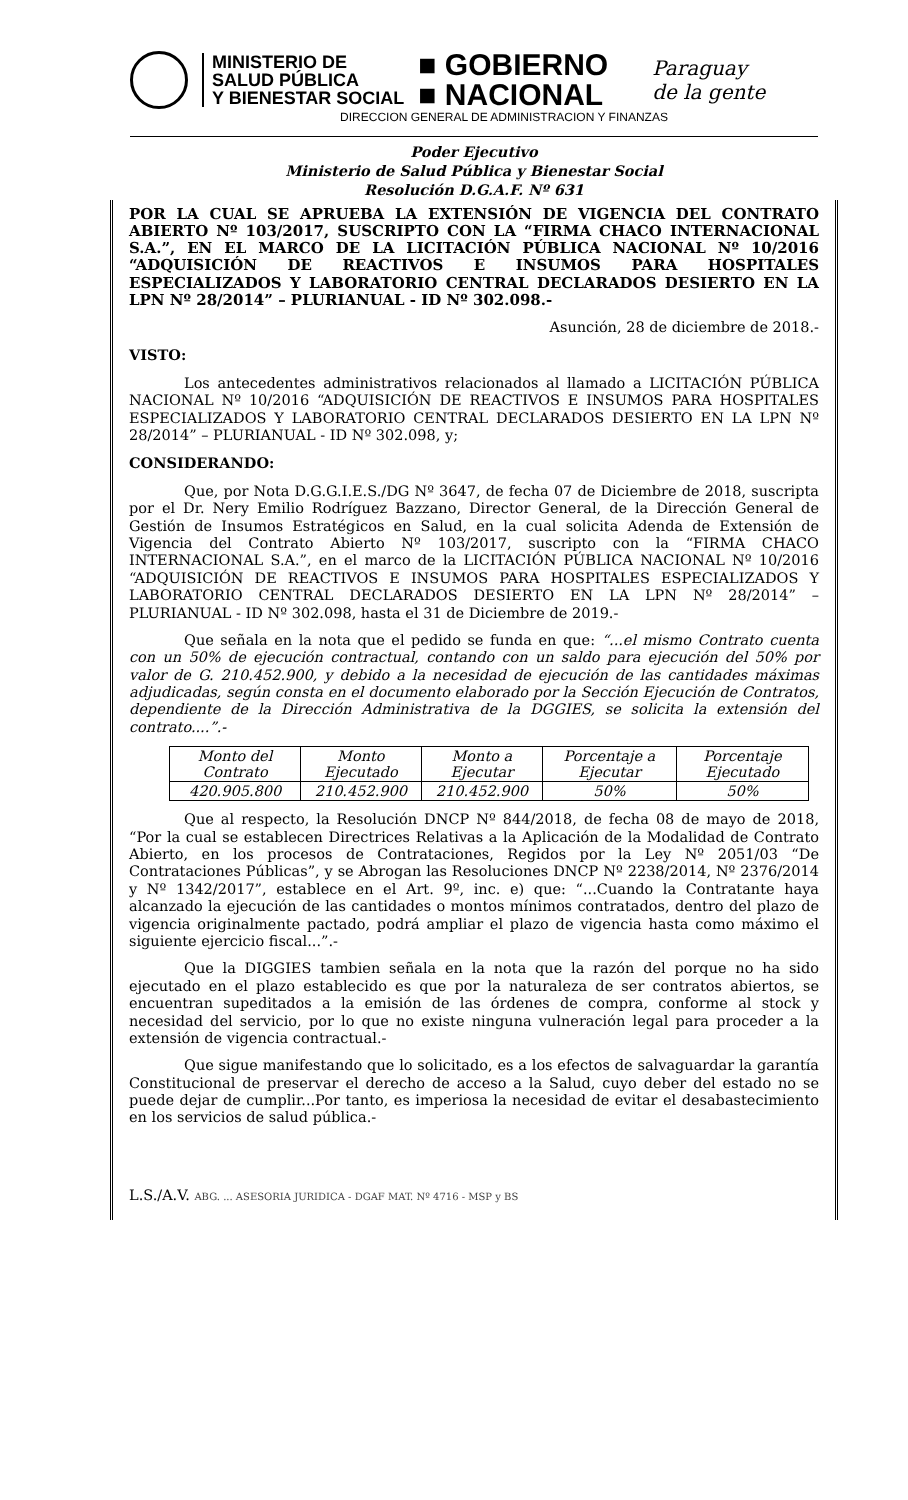MINISTERIO DE
SALUD PÚBLICA
Y BIENESTAR SOCIAL
■ GOBIERNO
■ NACIONAL
Paraguay
de la gente
DIRECCION GENERAL DE ADMINISTRACION Y FINANZAS
Poder Ejecutivo
Ministerio de Salud Pública y Bienestar Social
Resolución D.G.A.F. Nº 631
POR LA CUAL SE APRUEBA LA EXTENSIÓN DE VIGENCIA DEL CONTRATO ABIERTO Nº 103/2017, SUSCRIPTO CON LA “FIRMA CHACO INTERNACIONAL S.A.”, EN EL MARCO DE LA LICITACIÓN PÚBLICA NACIONAL Nº 10/2016 “ADQUISICIÓN DE REACTIVOS E INSUMOS PARA HOSPITALES ESPECIALIZADOS Y LABORATORIO CENTRAL DECLARADOS DESIERTO EN LA LPN Nº 28/2014” – PLURIANUAL - ID Nº 302.098.-
Asunción, 28 de diciembre de 2018.-
VISTO:
Los antecedentes administrativos relacionados al llamado a LICITACIÓN PÚBLICA NACIONAL Nº 10/2016 “ADQUISICIÓN DE REACTIVOS E INSUMOS PARA HOSPITALES ESPECIALIZADOS Y LABORATORIO CENTRAL DECLARADOS DESIERTO EN LA LPN Nº 28/2014” – PLURIANUAL - ID Nº 302.098, y;
CONSIDERANDO:
Que, por Nota D.G.G.I.E.S./DG Nº 3647, de fecha 07 de Diciembre de 2018, suscripta por el Dr. Nery Emilio Rodríguez Bazzano, Director General, de la Dirección General de Gestión de Insumos Estratégicos en Salud, en la cual solicita Adenda de Extensión de Vigencia del Contrato Abierto Nº 103/2017, suscripto con la “FIRMA CHACO INTERNACIONAL S.A.”, en el marco de la LICITACIÓN PÚBLICA NACIONAL Nº 10/2016 “ADQUISICIÓN DE REACTIVOS E INSUMOS PARA HOSPITALES ESPECIALIZADOS Y LABORATORIO CENTRAL DECLARADOS DESIERTO EN LA LPN Nº 28/2014” – PLURIANUAL - ID Nº 302.098, hasta el 31 de Diciembre de 2019.-
Que señala en la nota que el pedido se funda en que: “...el mismo Contrato cuenta con un 50% de ejecución contractual, contando con un saldo para ejecución del 50% por valor de G. 210.452.900, y debido a la necesidad de ejecución de las cantidades máximas adjudicadas, según consta en el documento elaborado por la Sección Ejecución de Contratos, dependiente de la Dirección Administrativa de la DGGIES, se solicita la extensión del contrato....”.-
| Monto del Contrato | Monto Ejecutado | Monto a Ejecutar | Porcentaje a Ejecutar | Porcentaje Ejecutado |
| --- | --- | --- | --- | --- |
| 420.905.800 | 210.452.900 | 210.452.900 | 50% | 50% |
Que al respecto, la Resolución DNCP Nº 844/2018, de fecha 08 de mayo de 2018, “Por la cual se establecen Directrices Relativas a la Aplicación de la Modalidad de Contrato Abierto, en los procesos de Contrataciones, Regidos por la Ley Nº 2051/03 “De Contrataciones Públicas”, y se Abrogan las Resoluciones DNCP Nº 2238/2014, Nº 2376/2014 y Nº 1342/2017”, establece en el Art. 9º, inc. e) que: “...Cuando la Contratante haya alcanzado la ejecución de las cantidades o montos mínimos contratados, dentro del plazo de vigencia originalmente pactado, podrá ampliar el plazo de vigencia hasta como máximo el siguiente ejercicio fiscal...”.-
Que la DIGGIES tambien señala en la nota que la razón del porque no ha sido ejecutado en el plazo establecido es que por la naturaleza de ser contratos abiertos, se encuentran supeditados a la emisión de las órdenes de compra, conforme al stock y necesidad del servicio, por lo que no existe ninguna vulneración legal para proceder a la extensión de vigencia contractual.-
Que sigue manifestando que lo solicitado, es a los efectos de salvaguardar la garantía Constitucional de preservar el derecho de acceso a la Salud, cuyo deber del estado no se puede dejar de cumplir...Por tanto, es imperiosa la necesidad de evitar el desabastecimiento en los servicios de salud pública.-
L.S./A.V. ABG. ... ASESORIA JURIDICA - DGAF MAT. Nº 4716 - MSP y BS